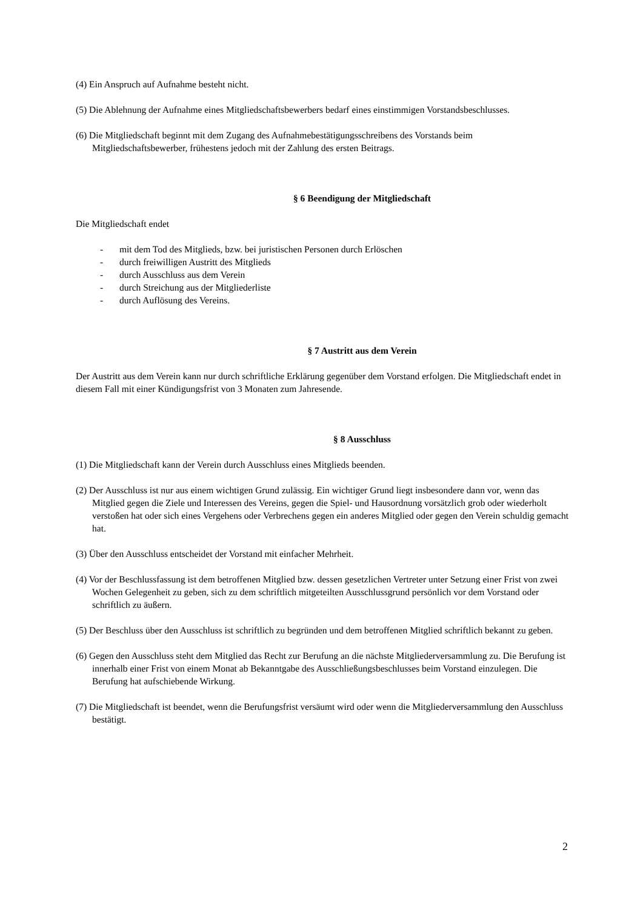(4) Ein Anspruch auf Aufnahme besteht nicht.
(5) Die Ablehnung der Aufnahme eines Mitgliedschaftsbewerbers bedarf eines einstimmigen Vorstandsbeschlusses.
(6) Die Mitgliedschaft beginnt mit dem Zugang des Aufnahmebestätigungsschreibens des Vorstands beim Mitgliedschaftsbewerber, frühestens jedoch mit der Zahlung des ersten Beitrags.
§ 6 Beendigung der Mitgliedschaft
Die Mitgliedschaft endet
- mit dem Tod des Mitglieds, bzw. bei juristischen Personen durch Erlöschen
- durch freiwilligen Austritt des Mitglieds
- durch Ausschluss aus dem Verein
- durch Streichung aus der Mitgliederliste
- durch Auflösung des Vereins.
§ 7 Austritt aus dem Verein
Der Austritt aus dem Verein kann nur durch schriftliche Erklärung gegenüber dem Vorstand erfolgen. Die Mitgliedschaft endet in diesem Fall mit einer Kündigungsfrist von 3 Monaten zum Jahresende.
§ 8 Ausschluss
(1) Die Mitgliedschaft kann der Verein durch Ausschluss eines Mitglieds beenden.
(2) Der Ausschluss ist nur aus einem wichtigen Grund zulässig. Ein wichtiger Grund liegt insbesondere dann vor, wenn das Mitglied gegen die Ziele und Interessen des Vereins, gegen die Spiel- und Hausordnung vorsätzlich grob oder wiederholt verstoßen hat oder sich eines Vergehens oder Verbrechens gegen ein anderes Mitglied oder gegen den Verein schuldig gemacht hat.
(3) Über den Ausschluss entscheidet der Vorstand mit einfacher Mehrheit.
(4) Vor der Beschlussfassung ist dem betroffenen Mitglied bzw. dessen gesetzlichen Vertreter unter Setzung einer Frist von zwei Wochen Gelegenheit zu geben, sich zu dem schriftlich mitgeteilten Ausschlussgrund persönlich vor dem Vorstand oder schriftlich zu äußern.
(5) Der Beschluss über den Ausschluss ist schriftlich zu begründen und dem betroffenen Mitglied schriftlich bekannt zu geben.
(6) Gegen den Ausschluss steht dem Mitglied das Recht zur Berufung an die nächste Mitgliederversammlung zu. Die Berufung ist innerhalb einer Frist von einem Monat ab Bekanntgabe des Ausschließungsbeschlusses beim Vorstand einzulegen. Die Berufung hat aufschiebende Wirkung.
(7) Die Mitgliedschaft ist beendet, wenn die Berufungsfrist versäumt wird oder wenn die Mitgliederversammlung den Ausschluss bestätigt.
2